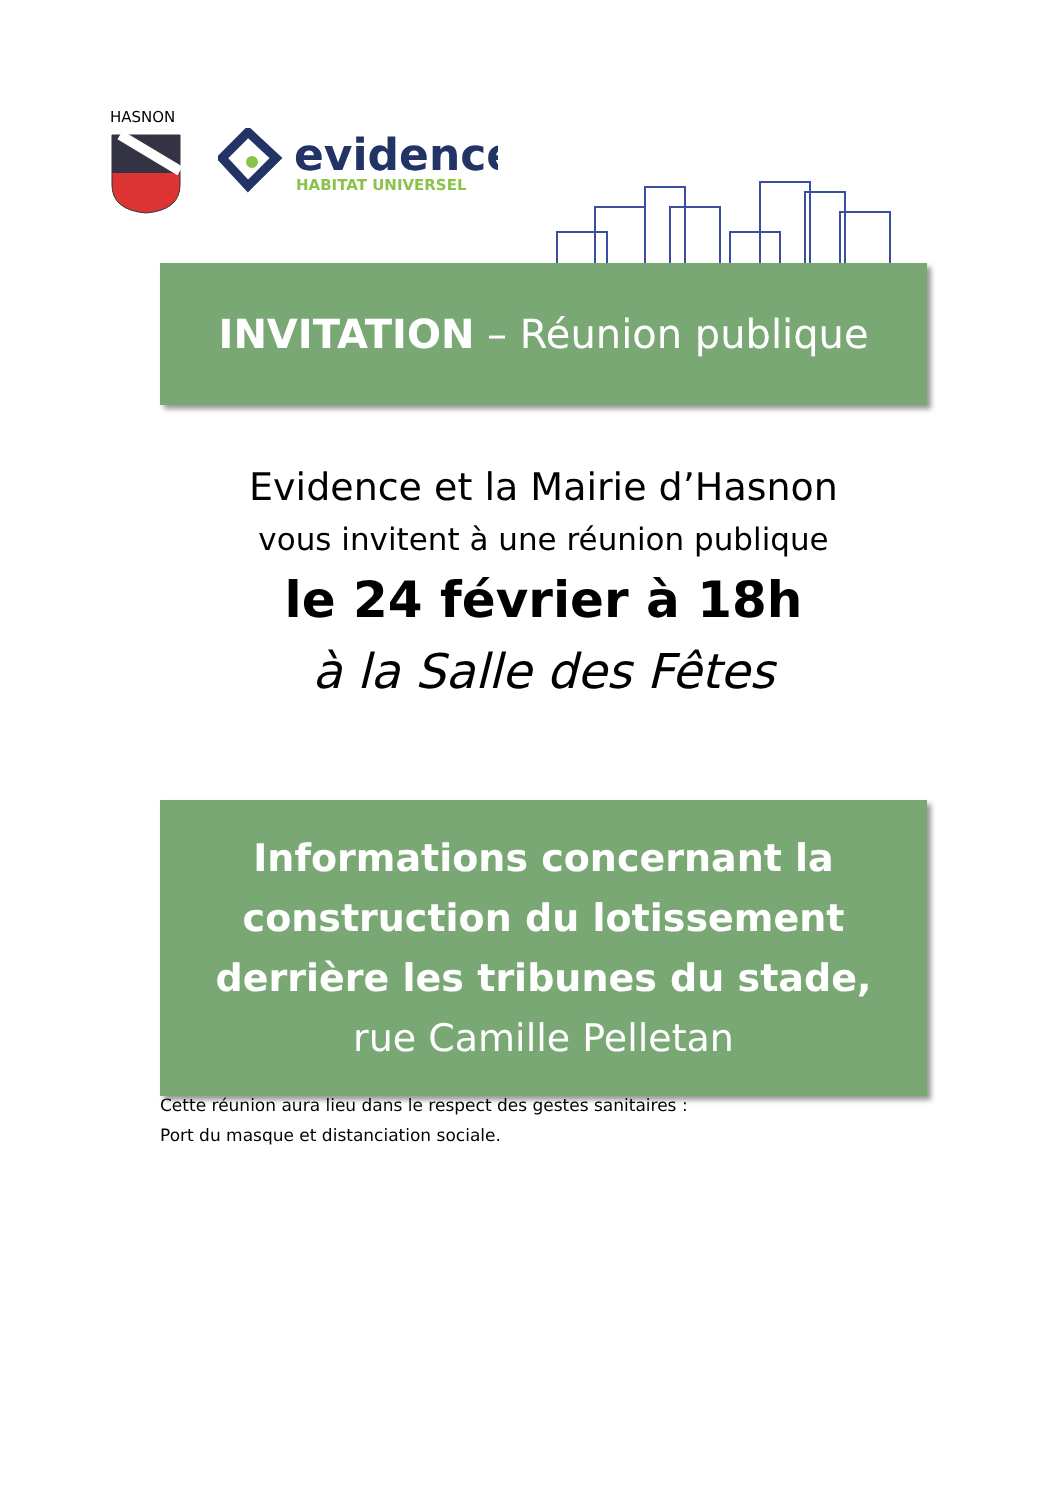HASNON
evidence
HABITAT UNIVERSEL
INVITATION – Réunion publique
Evidence et la Mairie d’Hasnon
vous invitent à une réunion publique
le 24 février à 18h
à la Salle des Fêtes
Informations concernant la
construction du lotissement
derrière les tribunes du stade,
rue Camille Pelletan
Cette réunion aura lieu dans le respect des gestes sanitaires :
Port du masque et distanciation sociale.